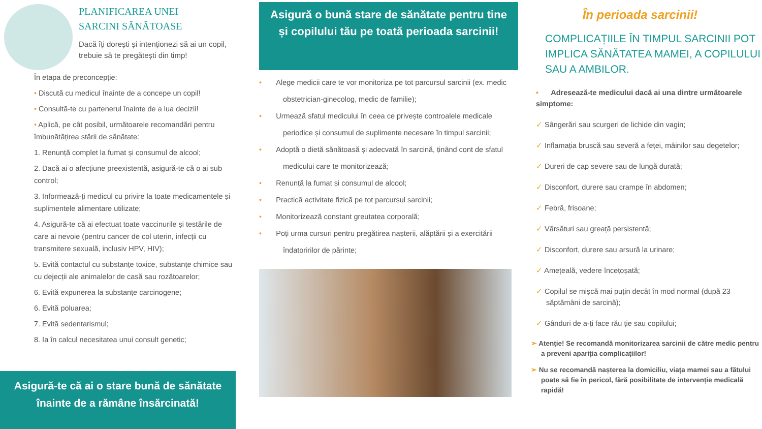PLANIFICAREA UNEI
SARCINI SĂNĂTOASE
Dacă îți dorești și intenționezi să ai un copil, trebuie să te pregătești din timp!
În etapa de preconcepție:
• Discută cu medicul înainte de a concepe un copil!
• Consultă-te cu partenerul înainte de a lua decizii!
• Aplică, pe cât posibil, următoarele recomandări pentru îmbunătățirea stării de sănătate:
1. Renunță complet la fumat și consumul de alcool;
2. Dacă ai o afecțiune preexistentă, asigură-te că o ai sub control;
3. Informează-ți medicul cu privire la toate medicamentele și suplimentele alimentare utilizate;
4. Asigură-te că ai efectuat toate vaccinurile și testările de care ai nevoie (pentru cancer de col uterin, infecții cu transmitere sexuală, inclusiv HPV, HIV);
5. Evită contactul cu substanțe toxice, substanțe chimice sau cu dejecții ale animalelor de casă sau rozătoarelor;
6. Evită expunerea la substanțe carcinogene;
6. Evită poluarea;
7. Evită sedentarismul;
8. Ia în calcul necesitatea unui consult genetic;
Asigură o bună stare de sănătate pentru tine și copilului tău pe toată perioada sarcinii!
• Alege medicii care te vor monitoriza pe tot parcursul sarcinii (ex. medic obstetrician-ginecolog, medic de familie);
• Urmează sfatul medicului în ceea ce privește controalele medicale periodice și consumul de suplimente necesare în timpul sarcinii;
• Adoptă o dietă sănătoasă și adecvată în sarcină, ținând cont de sfatul medicului care te monitorizează;
• Renunță la fumat și consumul de alcool;
• Practică activitate fizică pe tot parcursul sarcinii;
• Monitorizează constant greutatea corporală;
• Poți urma cursuri pentru pregătirea nașterii, alăptării și a exercitării îndatoririlor de părinte;
În perioada sarcinii!
COMPLICAȚIILE ÎN TIMPUL SARCINII POT IMPLICA SĂNĂTATEA MAMEI, A COPILULUI SAU A AMBILOR.
• Adresează-te medicului dacă ai una dintre următoarele simptome:
✓ Sângerări sau scurgeri de lichide din vagin;
✓ Inflamația bruscă sau severă a feței, mâinilor sau degetelor;
✓ Dureri de cap severe sau de lungă durată;
✓ Disconfort, durere sau crampe în abdomen;
✓ Febră, frisoane;
✓ Vărsături sau greață persistentă;
✓ Disconfort, durere sau arsură la urinare;
✓ Amețeală, vedere încețoșată;
✓ Copilul se mișcă mai puțin decât în mod normal (după 23 săptămâni de sarcină);
✓ Gânduri de a-ți face rău ție sau copilului;
➢ Atenție! Se recomandă monitorizarea sarcinii de către medic pentru a preveni apariția complicațiilor!
➢ Nu se recomandă nașterea la domiciliu, viața mamei sau a fătului poate să fie în pericol, fără posibilitate de intervenție medicală rapidă!
Asigură-te că ai o stare bună de sănătate înainte de a rămâne însărcinată!